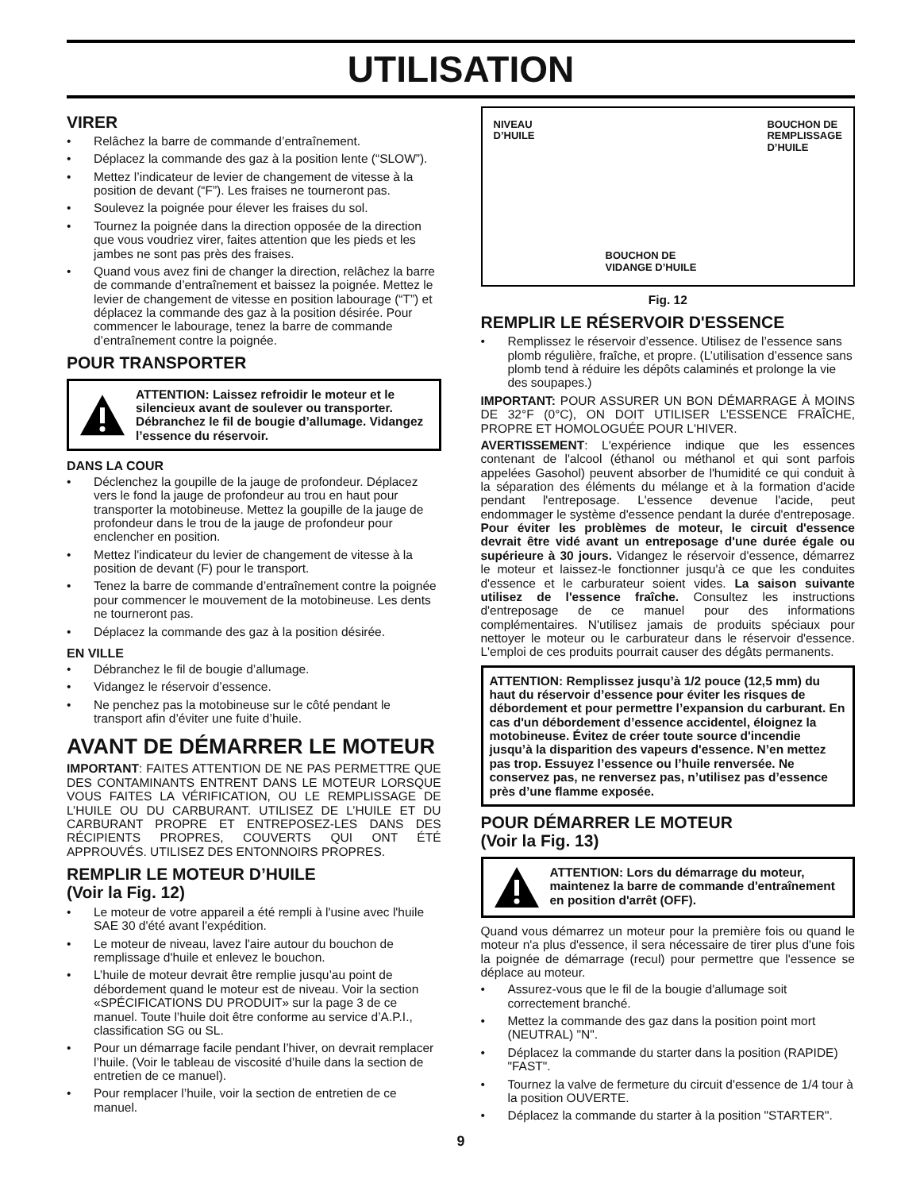UTILISATION
VIRER
• Relâchez la barre de commande d’entraînement.
• Déplacez la commande des gaz à la position lente (“SLOW”).
• Mettez l’indicateur de levier de changement de vitesse à la position de devant (“F”). Les fraises ne tourneront pas.
• Soulevez la poignée pour élever les fraises du sol.
• Tournez la poignée dans la direction opposée de la direction que vous voudriez virer, faites attention que les pieds et les jambes ne sont pas près des fraises.
• Quand vous avez fini de changer la direction, relâchez la barre de commande d’entraînement et baissez la poignée. Mettez le levier de changement de vitesse en position labourage (“T”) et déplacez la commande des gaz à la position désirée. Pour commencer le labourage, tenez la barre de commande d’entraînement contre la poignée.
POUR TRANSPORTER
ATTENTION: Laissez refroidir le moteur et le silencieux avant de soulever ou transporter. Débranchez le fil de bougie d’allumage. Vidangez l’essence du réservoir.
DANS LA COUR
• Déclenchez la goupille de la jauge de profondeur. Déplacez vers le fond la jauge de profondeur au trou en haut pour transporter la motobineuse. Mettez la goupille de la jauge de profondeur dans le trou de la jauge de profondeur pour enclencher en position.
• Mettez l'indicateur du levier de changement de vitesse à la position de devant (F) pour le transport.
• Tenez la barre de commande d’entraînement contre la poignée pour commencer le mouvement de la motobineuse. Les dents ne tourneront pas.
• Déplacez la commande des gaz à la position désirée.
EN VILLE
• Débranchez le fil de bougie d’allumage.
• Vidangez le réservoir d’essence.
• Ne penchez pas la motobineuse sur le côté pendant le transport afin d’éviter une fuite d’huile.
AVANT DE DÉMARRER LE MOTEUR
IMPORTANT: FAITES ATTENTION DE NE PAS PERMETTRE QUE DES CONTAMINANTS ENTRENT DANS LE MOTEUR LORSQUE VOUS FAITES LA VÉRIFICATION, OU LE REMPLISSAGE DE L’HUILE OU DU CARBURANT. UTILISEZ DE L’HUILE ET DU CARBURANT PROPRE ET ENTREPOSEZ-LES DANS DES RÉCIPIENTS PROPRES, COUVERTS QUI ONT ÉTÉ APPROUVÉS. UTILISEZ DES ENTONNOIRS PROPRES.
REMPLIR LE MOTEUR D’HUILE
(Voir la Fig. 12)
• Le moteur de votre appareil a été rempli à l'usine avec l'huile SAE 30 d'été avant l'expédition.
• Le moteur de niveau, lavez l'aire autour du bouchon de remplissage d'huile et enlevez le bouchon.
• L’huile de moteur devrait être remplie jusqu’au point de débordement quand le moteur est de niveau. Voir la section «SPÉCIFICATIONS DU PRODUIT» sur la page 3 de ce manuel. Toute l’huile doit être conforme au service d’A.P.I., classification SG ou SL.
• Pour un démarrage facile pendant l’hiver, on devrait remplacer l’huile. (Voir le tableau de viscosité d’huile dans la section de entretien de ce manuel).
• Pour remplacer l’huile, voir la section de entretien de ce manuel.
NIVEAU
D’HUILE
BOUCHON DE
VIDANGE D’HUILE
BOUCHON DE
REMPLISSAGE
D’HUILE
Fig. 12
REMPLIR LE RÉSERVOIR D'ESSENCE
• Remplissez le réservoir d’essence. Utilisez de l’essence sans plomb régulière, fraîche, et propre. (L’utilisation d’essence sans plomb tend à réduire les dépôts calaminés et prolonge la vie des soupapes.)
IMPORTANT: POUR ASSURER UN BON DÉMARRAGE À MOINS DE 32°F (0°C), ON DOIT UTILISER L’ESSENCE FRAÎCHE, PROPRE ET HOMOLOGUÉE POUR L'HIVER.
AVERTISSEMENT: L'expérience indique que les essences contenant de l'alcool (éthanol ou méthanol et qui sont parfois appelées Gasohol) peuvent absorber de l'humidité ce qui conduit à la séparation des éléments du mélange et à la formation d'acide pendant l'entreposage. L'essence devenue l'acide, peut endommager le système d'essence pendant la durée d'entreposage. Pour éviter les problèmes de moteur, le circuit d'essence devrait être vidé avant un entreposage d'une durée égale ou supérieure à 30 jours. Vidangez le réservoir d'essence, démarrez le moteur et laissez-le fonctionner jusqu'à ce que les conduites d'essence et le carburateur soient vides. La saison suivante utilisez de l'essence fraîche. Consultez les instructions d'entreposage de ce manuel pour des informations complémentaires. N'utilisez jamais de produits spéciaux pour nettoyer le moteur ou le carburateur dans le réservoir d'essence. L'emploi de ces produits pourrait causer des dégâts permanents.
ATTENTION: Remplissez jusqu’à 1/2 pouce (12,5 mm) du haut du réservoir d’essence pour éviter les risques de débordement et pour permettre l’expansion du carburant. En cas d'un débordement d’essence accidentel, éloignez la motobineuse. Évitez de créer toute source d'incendie jusqu’à la disparition des vapeurs d'essence. N’en mettez pas trop. Essuyez l’essence ou l’huile renversée. Ne conservez pas, ne renversez pas, n’utilisez pas d’essence près d’une flamme exposée.
POUR DÉMARRER LE MOTEUR
(Voir la Fig. 13)
ATTENTION: Lors du démarrage du moteur, maintenez la barre de commande d'entraînement en position d'arrêt (OFF).
Quand vous démarrez un moteur pour la première fois ou quand le moteur n'a plus d'essence, il sera nécessaire de tirer plus d'une fois la poignée de démarrage (recul) pour permettre que l'essence se déplace au moteur.
• Assurez-vous que le fil de la bougie d'allumage soit correctement branché.
• Mettez la commande des gaz dans la position point mort (NEUTRAL) "N".
• Déplacez la commande du starter dans la position (RAPIDE) "FAST".
• Tournez la valve de fermeture du circuit d'essence de 1/4 tour à la position OUVERTE.
• Déplacez la commande du starter à la position "STARTER".
9